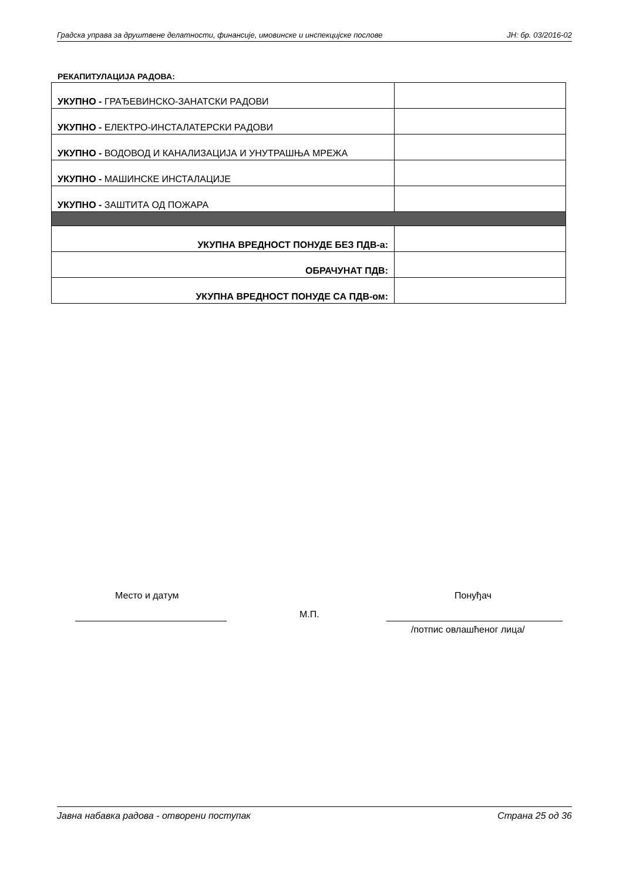Градска управа за друштвене делатности, финансије, имовинске и инспекцијске послове ЈН: бр. 03/2016-02
РЕКАПИТУЛАЦИЈА РАДОВА:
| УКУПНО - ГРАЂЕВИНСКО-ЗАНАТСКИ РАДОВИ | |
| УКУПНО - ЕЛЕКТРО-ИНСТАЛАТЕРСКИ РАДОВИ | |
| УКУПНО - ВОДОВОД И КАНАЛИЗАЦИЈА И УНУТРАШЊА МРЕЖА | |
| УКУПНО - МАШИНСКЕ ИНСТАЛАЦИЈЕ | |
| УКУПНО - ЗАШТИТА ОД ПОЖАРА | |
| УКУПНА ВРЕДНОСТ ПОНУДЕ БЕЗ ПДВ-а: | |
| ОБРАЧУНАТ ПДВ: | |
| УКУПНА ВРЕДНОСТ ПОНУДЕ СА ПДВ-ом: | |
Место и датум Понуђач
М.П.
/потпис овлашћеног лица/
Јавна набавка радова - отворени поступак Страна 25 од 36